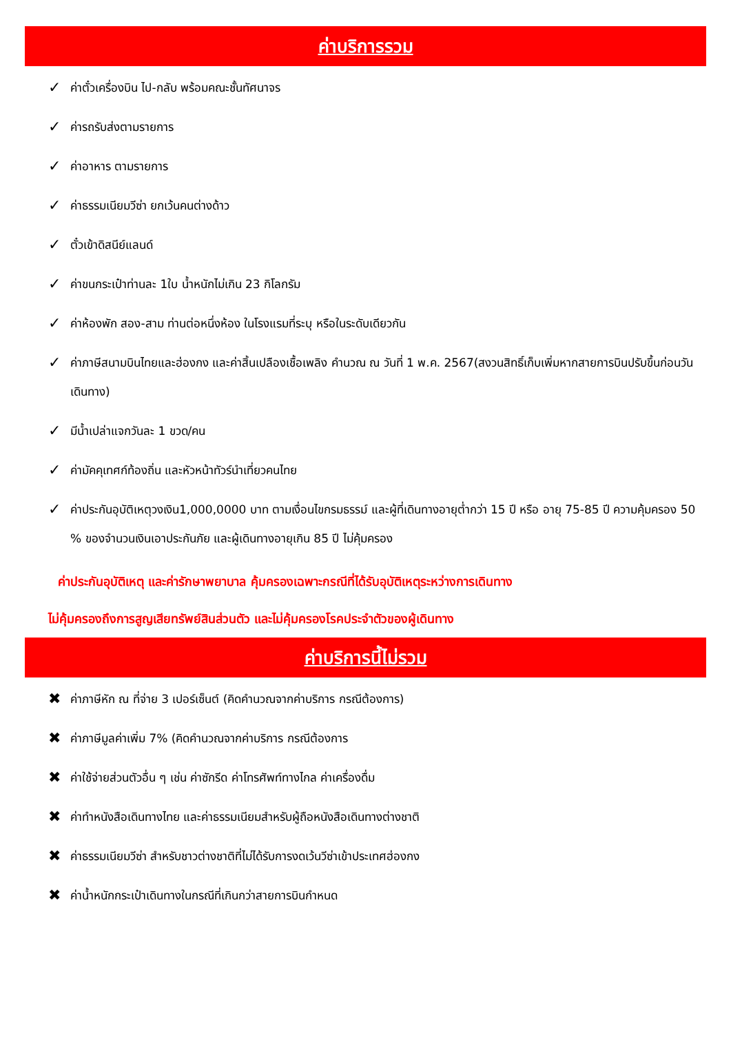ค่าบริการรวม
✓ ค่าตั๋วเครื่องบิน ไป-กลับ พร้อมคณะชั้นทัศนาจร
✓ ค่ารถรับส่งตามรายการ
✓ ค่าอาหาร ตามรายการ
✓ ค่าธรรมเนียมวีซ่า ยกเว้นคนต่างด้าว
✓ ตั๋วเข้าดิสนีย์แลนด์
✓ ค่าขนกระเป๋าท่านละ 1ใบ น้ำหนักไม่เกิน 23 กิโลกรัม
✓ ค่าห้องพัก สอง-สาม ท่านต่อหนึ่งห้อง ในโรงแรมที่ระบุ หรือในระดับเดียวกัน
✓ ค่าภาษีสนามบินไทยและฮ่องกง และค่าสิ้นเปลืองเชื้อเพลิง คำนวณ ณ วันที่ 1 พ.ค. 2567(สงวนสิทธิ์เก็บเพิ่มหากสายการบินปรับขึ้นก่อนวันเดินทาง)
✓ มีน้ำเปล่าแจกวันละ 1 ขวด/คน
✓ ค่ามัคคุเทศก์ท้องถิ่น และหัวหน้าทัวร์นำเที่ยวคนไทย
✓ ค่าประกันอุบัติเหตุวงเงิน1,000,0000 บาท ตามเงื่อนไขกรมธรรม์ และผู้ที่เดินทางอายุต่ำกว่า 15 ปี หรือ อายุ 75-85 ปี ความคุ้มครอง 50 % ของจำนวนเงินเอาประกันภัย และผู้เดินทางอายุเกิน 85 ปี ไม่คุ้มครอง
ค่าประกันอุบัติเหตุ และค่ารักษาพยาบาล คุ้มครองเฉพาะกรณีที่ได้รับอุบัติเหตุระหว่างการเดินทาง
ไม่คุ้มครองถึงการสูญเสียทรัพย์สินส่วนตัว และไม่คุ้มครองโรคประจำตัวของผู้เดินทาง
ค่าบริการนี้ไม่รวม
✖ ค่าภาษีหัก ณ ที่จ่าย 3 เปอร์เซ็นต์ (คิดคำนวณจากค่าบริการ กรณีต้องการ)
✖ ค่าภาษีมูลค่าเพิ่ม 7% (คิดคำนวณจากค่าบริการ กรณีต้องการ
✖ ค่าใช้จ่ายส่วนตัวอื่น ๆ เช่น ค่าซักรีด ค่าโทรศัพท์ทางไกล ค่าเครื่องดื่ม
✖ ค่าทำหนังสือเดินทางไทย และค่าธรรมเนียมสำหรับผู้ถือหนังสือเดินทางต่างชาติ
✖ ค่าธรรมเนียมวีซ่า สำหรับชาวต่างชาติที่ไม่ได้รับการงดเว้นวีซ่าเข้าประเทศฮ่องกง
✖ ค่าน้ำหนักกระเป๋าเดินทางในกรณีที่เกินกว่าสายการบินกำหนด